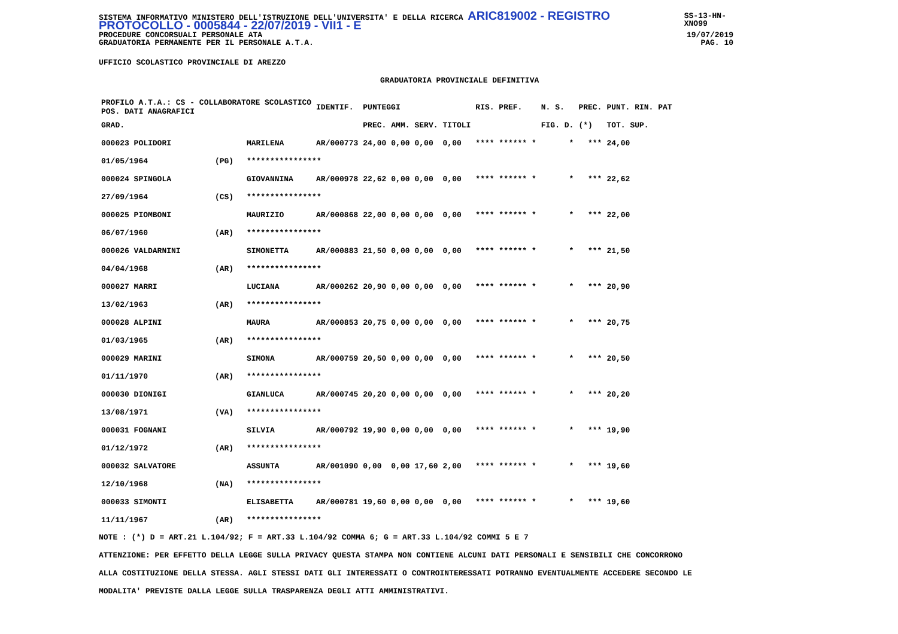SISTEMA INFORMATIVO MINISTERO DELL'ISTRUZIONE DELL'UNIVERSITA' E DELLA RICERCA ARIC819002 - REGISTRO PROTOCOLLO - 0005844 - 22/07/2019 - VII1 - E SS-13-HN-XNO99
PROCEDURE CONCORSUALI PERSONALE ATA 19/07/2019
GRADUATORIA PERMANENTE PER IL PERSONALE A.T.A. PAG. 10
UFFICIO SCOLASTICO PROVINCIALE DI AREZZO
GRADUATORIA PROVINCIALE DEFINITIVA
| PROFILO A.T.A.: CS - COLLABORATORE SCOLASTICO POS. DATI ANAGRAFICI | | | IDENTIF. | PUNTEGGI | | | | RIS. PREF. | N. S. | PREC. | PUNT. RIN. PAT |
| --- | --- | --- | --- | --- | --- | --- | --- | --- | --- | --- | --- |
| GRAD. | | | | PREC. | AMM. | SERV. | TITOLI | | FIG. D. | (*) | TOT. SUP. |
| 000023 POLIDORI | | MARILENA | AR/000773 | 24,00 | 0,00 | 0,00 | 0,00 | **** ****** * | * | *** | 24,00 |
| 01/05/1964 | (PG) | **************** | | | | | | | | | |
| 000024 SPINGOLA | | GIOVANNINA | AR/000978 | 22,62 | 0,00 | 0,00 | 0,00 | **** ****** * | * | *** | 22,62 |
| 27/09/1964 | (CS) | **************** | | | | | | | | | |
| 000025 PIOMBONI | | MAURIZIO | AR/000868 | 22,00 | 0,00 | 0,00 | 0,00 | **** ****** * | * | *** | 22,00 |
| 06/07/1960 | (AR) | **************** | | | | | | | | | |
| 000026 VALDARNINI | | SIMONETTA | AR/000883 | 21,50 | 0,00 | 0,00 | 0,00 | **** ****** * | * | *** | 21,50 |
| 04/04/1968 | (AR) | **************** | | | | | | | | | |
| 000027 MARRI | | LUCIANA | AR/000262 | 20,90 | 0,00 | 0,00 | 0,00 | **** ****** * | * | *** | 20,90 |
| 13/02/1963 | (AR) | **************** | | | | | | | | | |
| 000028 ALPINI | | MAURA | AR/000853 | 20,75 | 0,00 | 0,00 | 0,00 | **** ****** * | * | *** | 20,75 |
| 01/03/1965 | (AR) | **************** | | | | | | | | | |
| 000029 MARINI | | SIMONA | AR/000759 | 20,50 | 0,00 | 0,00 | 0,00 | **** ****** * | * | *** | 20,50 |
| 01/11/1970 | (AR) | **************** | | | | | | | | | |
| 000030 DIONIGI | | GIANLUCA | AR/000745 | 20,20 | 0,00 | 0,00 | 0,00 | **** ****** * | * | *** | 20,20 |
| 13/08/1971 | (VA) | **************** | | | | | | | | | |
| 000031 FOGNANI | | SILVIA | AR/000792 | 19,90 | 0,00 | 0,00 | 0,00 | **** ****** * | * | *** | 19,90 |
| 01/12/1972 | (AR) | **************** | | | | | | | | | |
| 000032 SALVATORE | | ASSUNTA | AR/001090 | 0,00 | 0,00 | 17,60 | 2,00 | **** ****** * | * | *** | 19,60 |
| 12/10/1968 | (NA) | **************** | | | | | | | | | |
| 000033 SIMONTI | | ELISABETTA | AR/000781 | 19,60 | 0,00 | 0,00 | 0,00 | **** ****** * | * | *** | 19,60 |
| 11/11/1967 | (AR) | **************** | | | | | | | | | |
NOTE : (*) D = ART.21 L.104/92; F = ART.33 L.104/92 COMMA 6; G = ART.33 L.104/92 COMMI 5 E 7
ATTENZIONE: PER EFFETTO DELLA LEGGE SULLA PRIVACY QUESTA STAMPA NON CONTIENE ALCUNI DATI PERSONALI E SENSIBILI CHE CONCORRONO
ALLA COSTITUZIONE DELLA STESSA. AGLI STESSI DATI GLI INTERESSATI O CONTROINTERESSATI POTRANNO EVENTUALMENTE ACCEDERE SECONDO LE
MODALITA' PREVISTE DALLA LEGGE SULLA TRASPARENZA DEGLI ATTI AMMINISTRATIVI.